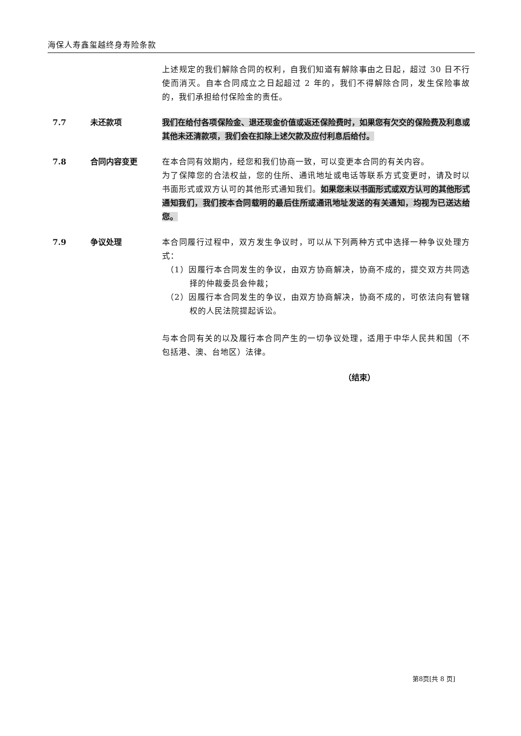海保人寿鑫玺越终身寿险条款
上述规定的我们解除合同的权利，自我们知道有解除事由之日起，超过 30 日不行使而消灭。自本合同成立之日起超过 2 年的，我们不得解除合同，发生保险事故的，我们承担给付保险金的责任。
7.7 未还款项 我们在给付各项保险金、退还现金价值或返还保险费时，如果您有欠交的保险费及利息或其他未还清款项，我们会在扣除上述欠款及应付利息后给付。
7.8 合同内容变更 在本合同有效期内，经您和我们协商一致，可以变更本合同的有关内容。
为了保障您的合法权益，您的住所、通讯地址或电话等联系方式变更时，请及时以书面形式或双方认可的其他形式通知我们。如果您未以书面形式或双方认可的其他形式通知我们，我们按本合同载明的最后住所或通讯地址发送的有关通知，均视为已送达给您。
7.9 争议处理 本合同履行过程中，双方发生争议时，可以从下列两种方式中选择一种争议处理方式：
（1）因履行本合同发生的争议，由双方协商解决，协商不成的，提交双方共同选择的仲裁委员会仲裁；
（2）因履行本合同发生的争议，由双方协商解决，协商不成的，可依法向有管辖权的人民法院提起诉讼。
与本合同有关的以及履行本合同产生的一切争议处理，适用于中华人民共和国（不包括港、澳、台地区）法律。
（结束）
第8页[共 8 页]